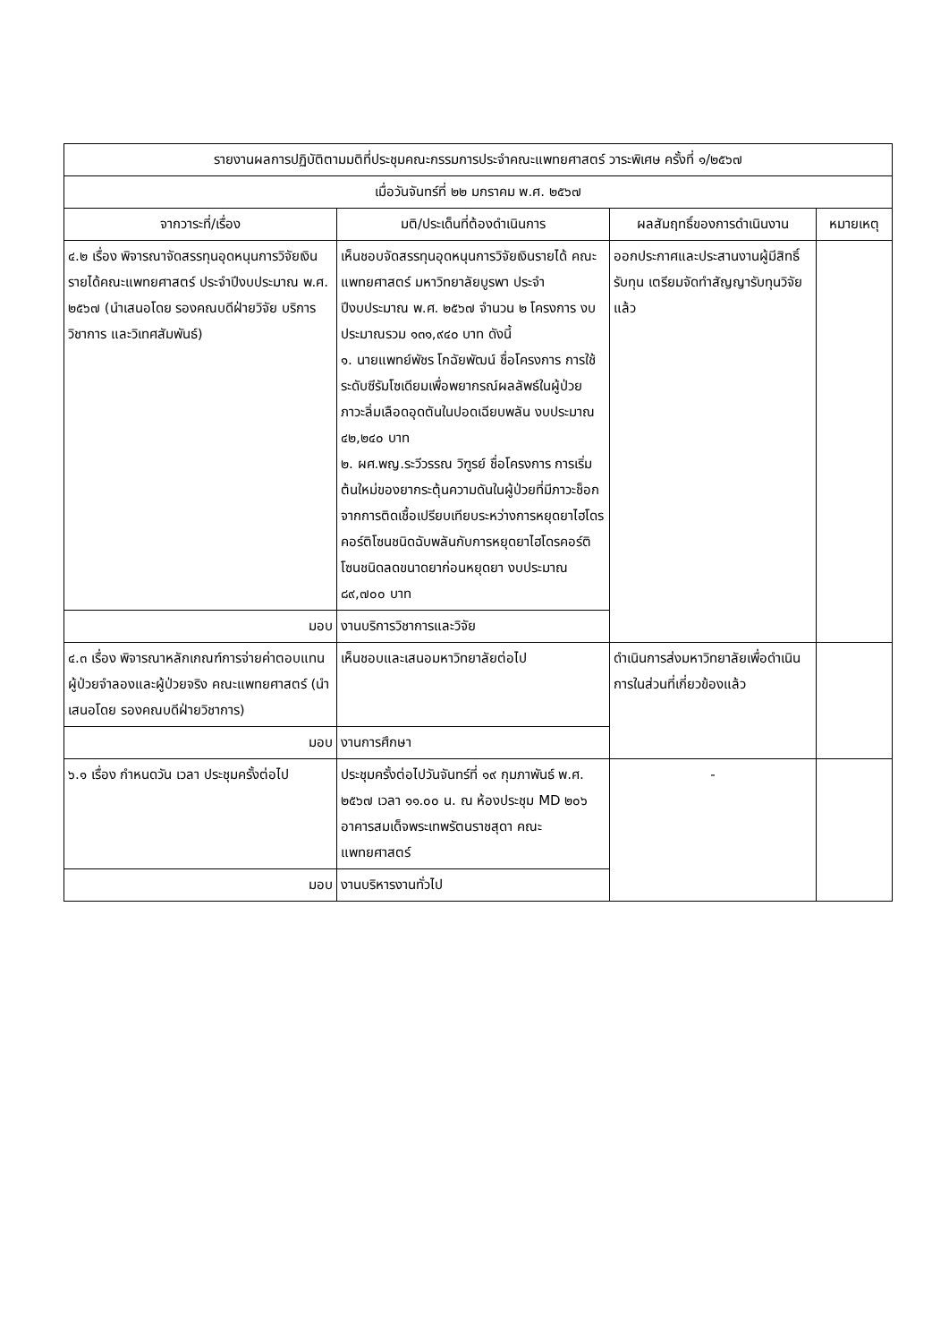| รายงานผลการปฏิบัติตามมติที่ประชุมคณะกรรมการประจำคณะแพทยศาสตร์ วาระพิเศษ ครั้งที่ ๑/๒๕๖๗ | | | |
| --- | --- | --- | --- |
| เมื่อวันจันทร์ที่ ๒๒ มกราคม พ.ศ. ๒๕๖๗ | | | |
| จากวาระที่/เรื่อง | มติ/ประเด็นที่ต้องดำเนินการ | ผลสัมฤทธิ์ของการดำเนินงาน | หมายเหตุ |
| ๔.๒ เรื่อง พิจารณาจัดสรรทุนอุดหนุนการวิจัยเงินรายได้คณะแพทยศาสตร์ ประจำปีงบประมาณ พ.ศ. ๒๕๖๗ (นำเสนอโดย รองคณบดีฝ่ายวิจัย บริการวิชาการ และวิเทศสัมพันธ์) | เห็นชอบจัดสรรทุนอุดหนุนการวิจัยเงินรายได้ คณะแพทยศาสตร์ มหาวิทยาลัยบูรพา ประจำปีงบประมาณ พ.ศ. ๒๕๖๗ จำนวน ๒ โครงการ งบประมาณรวม ๑๓๑,๙๔๐ บาท ดังนี้ ๑. นายแพทย์พัชร โกฉัยพัฒน์ ชื่อโครงการ การใช้ระดับซีรัมโซเดียมเพื่อพยากรณ์ผลลัพธ์ในผู้ป่วยภาวะลิ่มเลือดอุดตันในปอดเฉียบพลัน งบประมาณ ๔๒,๒๔๐ บาท ๒. ผศ.พญ.ระวีวรรณ วิฑูรย์ ชื่อโครงการ การเริ่มต้นใหม่ของยากระตุ้นความดันในผู้ป่วยที่มีภาวะช็อกจากการติดเชื้อเปรียบเทียบระหว่างการหยุดยาไฮโดรคอร์ติโซนชนิดฉับพลันกับการหยุดยาไฮโดรคอร์ติโซนชนิดลดขนาดยาก่อนหยุดยา งบประมาณ ๘๙,๗๐๐ บาท | ออกประกาศและประสานงานผู้มีสิทธิ์รับทุน เตรียมจัดทำสัญญารับทุนวิจัยแล้ว | |
| มอบ | งานบริการวิชาการและวิจัย | | |
| ๔.๓ เรื่อง พิจารณาหลักเกณฑ์การจ่ายค่าตอบแทนผู้ป่วยจำลองและผู้ป่วยจริง คณะแพทยศาสตร์ (นำเสนอโดย รองคณบดีฝ่ายวิชาการ) | เห็นชอบและเสนอมหาวิทยาลัยต่อไป | ดำเนินการส่งมหาวิทยาลัยเพื่อดำเนินการในส่วนที่เกี่ยวข้องแล้ว | |
| มอบ | งานการศึกษา | | |
| ๖.๑ เรื่อง กำหนดวัน เวลา ประชุมครั้งต่อไป | ประชุมครั้งต่อไปวันจันทร์ที่ ๑๙ กุมภาพันธ์ พ.ศ. ๒๕๖๗ เวลา ๑๑.๐๐ น. ณ ห้องประชุม MD ๒๐๖ อาคารสมเด็จพระเทพรัตนราชสุดา คณะแพทยศาสตร์ | - | |
| มอบ | งานบริหารงานทั่วไป | | |